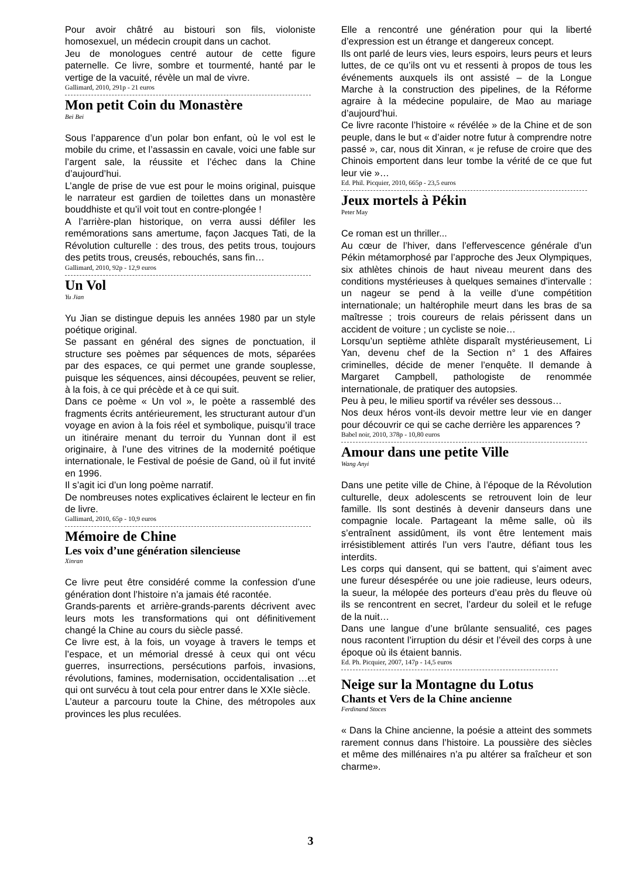Pour avoir châtré au bistouri son fils, violoniste homosexuel, un médecin croupit dans un cachot.
Jeu de monologues centré autour de cette figure paternelle. Ce livre, sombre et tourmenté, hanté par le vertige de la vacuité, révèle un mal de vivre.
Gallimard, 2010, 291p - 21 euros
Mon petit Coin du Monastère
Bei Bei
Sous l’apparence d’un polar bon enfant, où le vol est le mobile du crime, et l’assassin en cavale, voici une fable sur l’argent sale, la réussite et l’échec dans la Chine d’aujourd’hui.
L’angle de prise de vue est pour le moins original, puisque le narrateur est gardien de toilettes dans un monastère bouddhiste et qu’il voit tout en contre-plongée !
A l’arrière-plan historique, on verra aussi défiler les remémorations sans amertume, façon Jacques Tati, de la Révolution culturelle : des trous, des petits trous, toujours des petits trous, creusés, rebouchés, sans fin…
Gallimard, 2010, 92p - 12,9 euros
Un Vol
Yu Jian
Yu Jian se distingue depuis les années 1980 par un style poétique original.
Se passant en général des signes de ponctuation, il structure ses poèmes par séquences de mots, séparées par des espaces, ce qui permet une grande souplesse, puisque les séquences, ainsi découpées, peuvent se relier, à la fois, à ce qui précède et à ce qui suit.
Dans ce poème « Un vol », le poète a rassemblé des fragments écrits antérieurement, les structurant autour d’un voyage en avion à la fois réel et symbolique, puisqu’il trace un itinéraire menant du terroir du Yunnan dont il est originaire, à l’une des vitrines de la modernité poétique internationale, le Festival de poésie de Gand, où il fut invité en 1996.
Il s’agit ici d’un long poème narratif.
De nombreuses notes explicatives éclairent le lecteur en fin de livre.
Gallimard, 2010, 65p - 10,9 euros
Mémoire de Chine
Les voix d’une génération silencieuse
Xinran
Ce livre peut être considéré comme la confession d’une génération dont l’histoire n’a jamais été racontée.
Grands-parents et arrière-grands-parents décrivent avec leurs mots les transformations qui ont définitivement changé la Chine au cours du siècle passé.
Ce livre est, à la fois, un voyage à travers le temps et l’espace, et un mémorial dressé à ceux qui ont vécu guerres, insurrections, persécutions parfois, invasions, révolutions, famines, modernisation, occidentalisation …et qui ont survécu à tout cela pour entrer dans le XXIe siècle.
L’auteur a parcouru toute la Chine, des métropoles aux provinces les plus reculées.
Elle a rencontré une génération pour qui la liberté d’expression est un étrange et dangereux concept.
Ils ont parlé de leurs vies, leurs espoirs, leurs peurs et leurs luttes, de ce qu’ils ont vu et ressenti à propos de tous les événements auxquels ils ont assisté – de la Longue Marche à la construction des pipelines, de la Réforme agraire à la médecine populaire, de Mao au mariage d’aujourd’hui.
Ce livre raconte l’histoire « révélée » de la Chine et de son peuple, dans le but « d’aider notre futur à comprendre notre passé », car, nous dit Xinran, « je refuse de croire que des Chinois emportent dans leur tombe la vérité de ce que fut leur vie »…
Ed. Phil. Picquier, 2010, 665p - 23,5 euros
Jeux mortels à Pékin
Peter May
Ce roman est un thriller...
Au cœur de l’hiver, dans l’effervescence générale d’un Pékin métamorphosé par l’approche des Jeux Olympiques, six athlètes chinois de haut niveau meurent dans des conditions mystérieuses à quelques semaines d’intervalle : un nageur se pend à la veille d’une compétition internationale; un haltérophile meurt dans les bras de sa maîtresse ; trois coureurs de relais périssent dans un accident de voiture ; un cycliste se noie…
Lorsqu’un septième athlète disparaît mystérieusement, Li Yan, devenu chef de la Section n° 1 des Affaires criminelles, décide de mener l’enquête. Il demande à Margaret Campbell, pathologiste de renommée internationale, de pratiquer des autopsies.
Peu à peu, le milieu sportif va révéler ses dessous…
Nos deux héros vont-ils devoir mettre leur vie en danger pour découvrir ce qui se cache derrière les apparences ?
Babel noir, 2010, 378p - 10,80 euros
Amour dans une petite Ville
Wang Anyi
Dans une petite ville de Chine, à l’époque de la Révolution culturelle, deux adolescents se retrouvent loin de leur famille. Ils sont destinés à devenir danseurs dans une compagnie locale. Partageant la même salle, où ils s’entraînent assidûment, ils vont être lentement mais irrésistiblement attirés l’un vers l’autre, défiant tous les interdits.
Les corps qui dansent, qui se battent, qui s’aiment avec une fureur désespérée ou une joie radieuse, leurs odeurs, la sueur, la mélopée des porteurs d’eau près du fleuve où ils se rencontrent en secret, l’ardeur du soleil et le refuge de la nuit…
Dans une langue d’une brûlante sensualité, ces pages nous racontent l’irruption du désir et l’éveil des corps à une époque où ils étaient bannis.
Ed. Ph. Picquier, 2007, 147p - 14,5 euros
Neige sur la Montagne du Lotus
Chants et Vers de la Chine ancienne
Ferdinand Stoces
« Dans la Chine ancienne, la poésie a atteint des sommets rarement connus dans l’histoire. La poussière des siècles et même des millénaires n’a pu altérer sa fraîcheur et son charme».
3